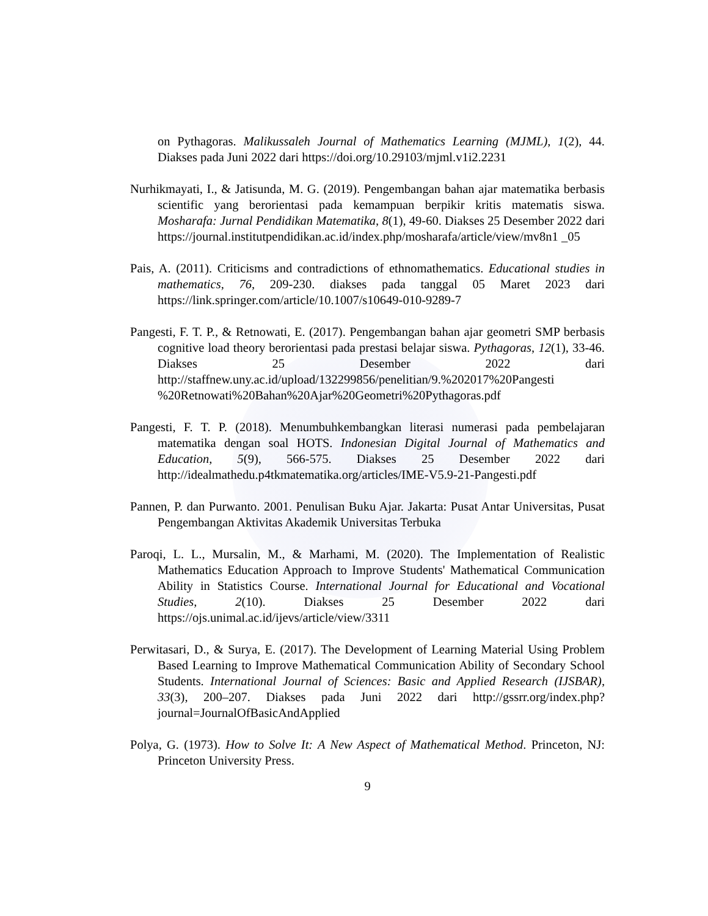on Pythagoras. Malikussaleh Journal of Mathematics Learning (MJML), 1(2), 44. Diakses pada Juni 2022 dari https://doi.org/10.29103/mjml.v1i2.2231
Nurhikmayati, I., & Jatisunda, M. G. (2019). Pengembangan bahan ajar matematika berbasis scientific yang berorientasi pada kemampuan berpikir kritis matematis siswa. Mosharafa: Jurnal Pendidikan Matematika, 8(1), 49-60. Diakses 25 Desember 2022 dari https://journal.institutpendidikan.ac.id/index.php/mosharafa/article/view/mv8n1 _05
Pais, A. (2011). Criticisms and contradictions of ethnomathematics. Educational studies in mathematics, 76, 209-230. diakses pada tanggal 05 Maret 2023 dari https://link.springer.com/article/10.1007/s10649-010-9289-7
Pangesti, F. T. P., & Retnowati, E. (2017). Pengembangan bahan ajar geometri SMP berbasis cognitive load theory berorientasi pada prestasi belajar siswa. Pythagoras, 12(1), 33-46. Diakses 25 Desember 2022 dari http://staffnew.uny.ac.id/upload/132299856/penelitian/9.%202017%20Pangesti %20Retnowati%20Bahan%20Ajar%20Geometri%20Pythagoras.pdf
Pangesti, F. T. P. (2018). Menumbuhkembangkan literasi numerasi pada pembelajaran matematika dengan soal HOTS. Indonesian Digital Journal of Mathematics and Education, 5(9), 566-575. Diakses 25 Desember 2022 dari http://idealmathedu.p4tkmatematika.org/articles/IME-V5.9-21-Pangesti.pdf
Pannen, P. dan Purwanto. 2001. Penulisan Buku Ajar. Jakarta: Pusat Antar Universitas, Pusat Pengembangan Aktivitas Akademik Universitas Terbuka
Paroqi, L. L., Mursalin, M., & Marhami, M. (2020). The Implementation of Realistic Mathematics Education Approach to Improve Students' Mathematical Communication Ability in Statistics Course. International Journal for Educational and Vocational Studies, 2(10). Diakses 25 Desember 2022 dari https://ojs.unimal.ac.id/ijevs/article/view/3311
Perwitasari, D., & Surya, E. (2017). The Development of Learning Material Using Problem Based Learning to Improve Mathematical Communication Ability of Secondary School Students. International Journal of Sciences: Basic and Applied Research (IJSBAR), 33(3), 200–207. Diakses pada Juni 2022 dari http://gssrr.org/index.php?journal=JournalOfBasicAndApplied
Polya, G. (1973). How to Solve It: A New Aspect of Mathematical Method. Princeton, NJ: Princeton University Press.
9